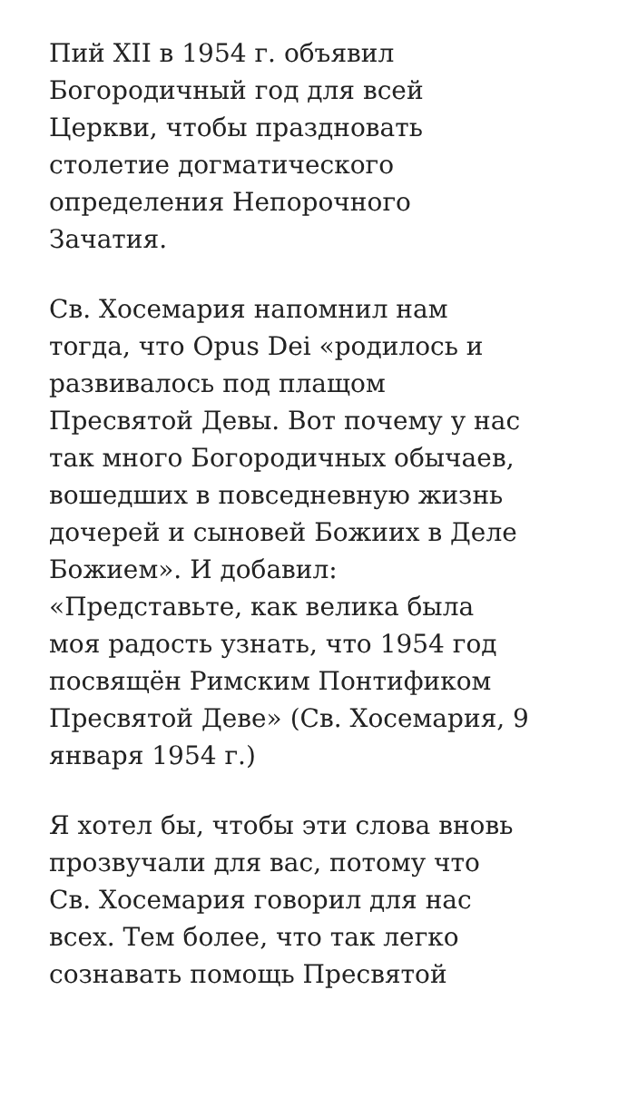Пий XII в 1954 г. объявил
Богородичный год для всей
Церкви, чтобы праздновать
столетие догматического
определения Непорочного
Зачатия.
Св. Хосемария напомнил нам
тогда, что Opus Dei «родилось и
развивалось под плащом
Пресвятой Девы. Вот почему у нас
так много Богородичных обычаев,
вошедших в повседневную жизнь
дочерей и сыновей Божиих в Деле
Божием». И добавил:
«Представьте, как велика была
моя радость узнать, что 1954 год
посвящён Римским Понтификом
Пресвятой Деве» (Св. Хосемария, 9
января 1954 г.)
Я хотел бы, чтобы эти слова вновь
прозвучали для вас, потому что
Св. Хосемария говорил для нас
всех. Тем более, что так легко
сознавать помощь Пресвятой